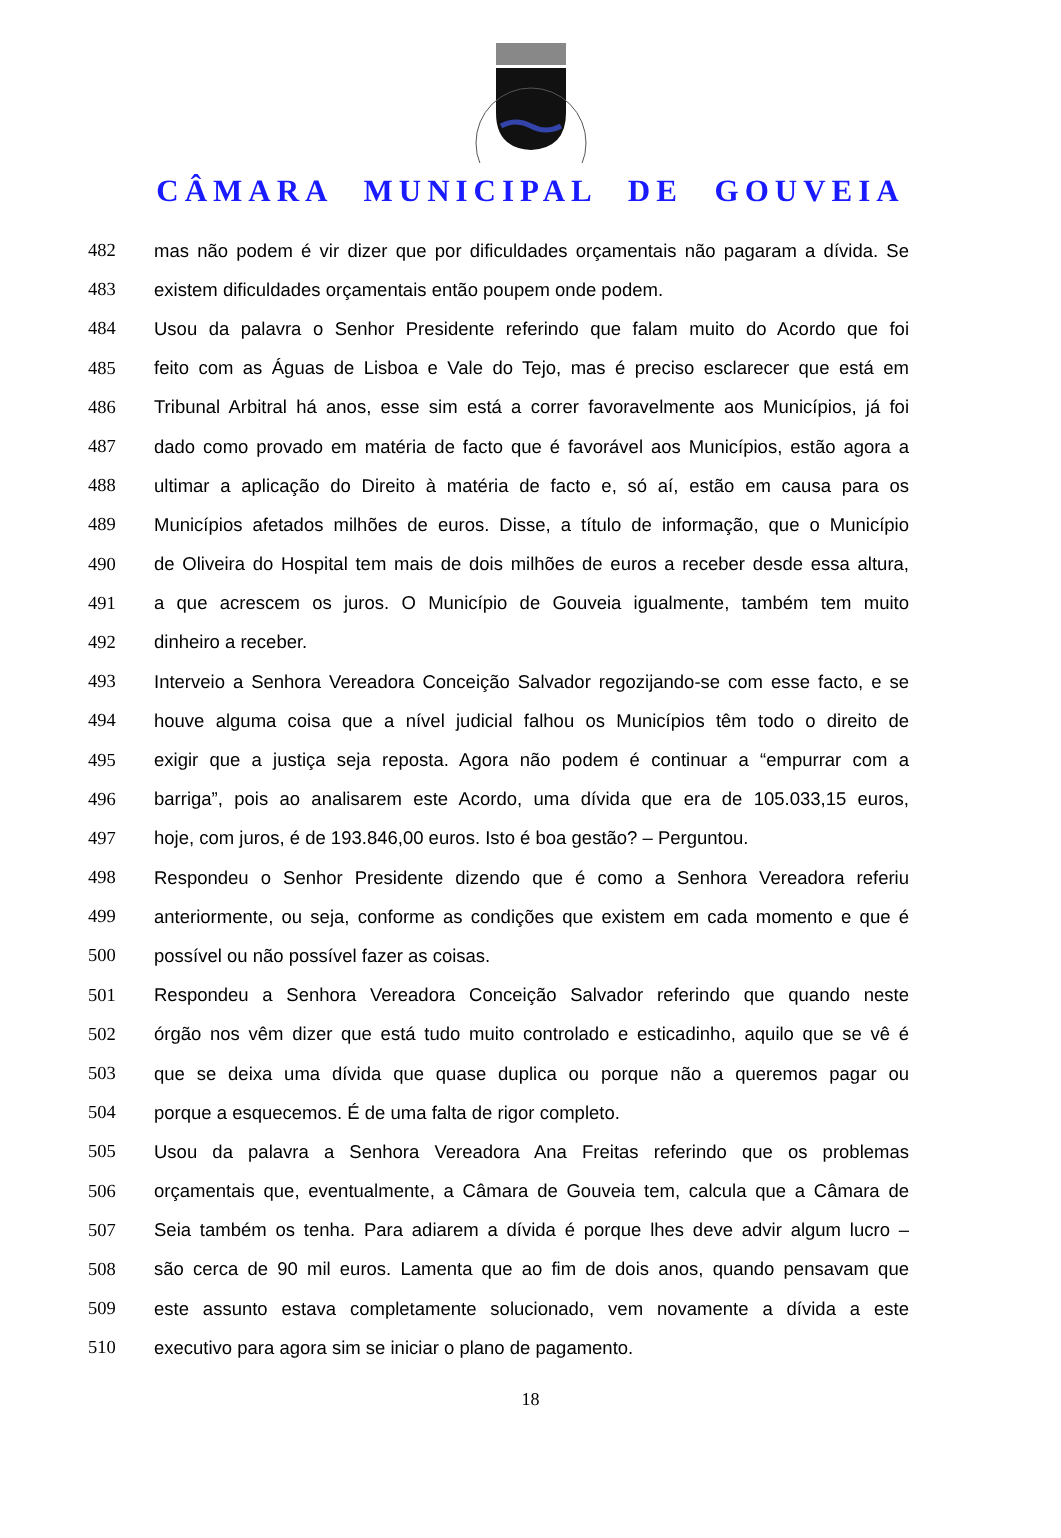CÂMARA MUNICIPAL DE GOUVEIA
482 mas não podem é vir dizer que por dificuldades orçamentais não pagaram a dívida. Se
483 existem dificuldades orçamentais então poupem onde podem.
484 Usou da palavra o Senhor Presidente referindo que falam muito do Acordo que foi
485 feito com as Águas de Lisboa e Vale do Tejo, mas é preciso esclarecer que está em
486 Tribunal Arbitral há anos, esse sim está a correr favoravelmente aos Municípios, já foi
487 dado como provado em matéria de facto que é favorável aos Municípios, estão agora a
488 ultimar a aplicação do Direito à matéria de facto e, só aí, estão em causa para os
489 Municípios afetados milhões de euros. Disse, a título de informação, que o Município
490 de Oliveira do Hospital tem mais de dois milhões de euros a receber desde essa altura,
491 a que acrescem os juros. O Município de Gouveia igualmente, também tem muito
492 dinheiro a receber.
493 Interveio a Senhora Vereadora Conceição Salvador regozijando-se com esse facto, e se
494 houve alguma coisa que a nível judicial falhou os Municípios têm todo o direito de
495 exigir que a justiça seja reposta. Agora não podem é continuar a “empurrar com a
496 barriga”, pois ao analisarem este Acordo, uma dívida que era de 105.033,15 euros,
497 hoje, com juros, é de 193.846,00 euros. Isto é boa gestão? – Perguntou.
498 Respondeu o Senhor Presidente dizendo que é como a Senhora Vereadora referiu
499 anteriormente, ou seja, conforme as condições que existem em cada momento e que é
500 possível ou não possível fazer as coisas.
501 Respondeu a Senhora Vereadora Conceição Salvador referindo que quando neste
502 órgão nos vêm dizer que está tudo muito controlado e esticadinho, aquilo que se vê é
503 que se deixa uma dívida que quase duplica ou porque não a queremos pagar ou
504 porque a esquecemos. É de uma falta de rigor completo.
505 Usou da palavra a Senhora Vereadora Ana Freitas referindo que os problemas
506 orçamentais que, eventualmente, a Câmara de Gouveia tem, calcula que a Câmara de
507 Seia também os tenha. Para adiarem a dívida é porque lhes deve advir algum lucro –
508 são cerca de 90 mil euros. Lamenta que ao fim de dois anos, quando pensavam que
509 este assunto estava completamente solucionado, vem novamente a dívida a este
510 executivo para agora sim se iniciar o plano de pagamento.
18